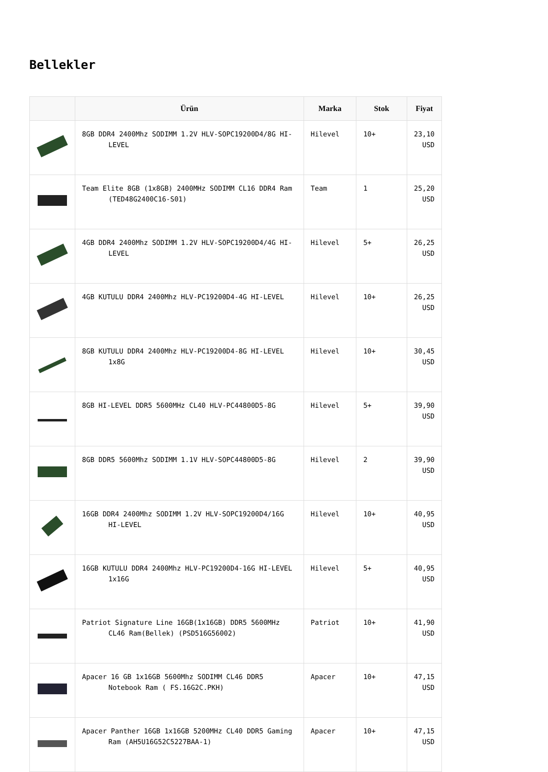Bellekler
| | Ürün | Marka | Stok | Fiyat |
| --- | --- | --- | --- | --- |
| | 8GB DDR4 2400Mhz SODIMM 1.2V HLV-SOPC19200D4/8G HI-LEVEL | Hilevel | 10+ | 23,10 USD |
| | Team Elite 8GB (1x8GB) 2400MHz SODIMM CL16 DDR4 Ram (TED48G2400C16-S01) | Team | 1 | 25,20 USD |
| | 4GB DDR4 2400Mhz SODIMM 1.2V HLV-SOPC19200D4/4G HI-LEVEL | Hilevel | 5+ | 26,25 USD |
| | 4GB KUTULU DDR4 2400Mhz HLV-PC19200D4-4G HI-LEVEL | Hilevel | 10+ | 26,25 USD |
| | 8GB KUTULU DDR4 2400Mhz HLV-PC19200D4-8G HI-LEVEL 1x8G | Hilevel | 10+ | 30,45 USD |
| | 8GB HI-LEVEL DDR5 5600MHz CL40 HLV-PC44800D5-8G | Hilevel | 5+ | 39,90 USD |
| | 8GB DDR5 5600Mhz SODIMM 1.1V HLV-SOPC44800D5-8G | Hilevel | 2 | 39,90 USD |
| | 16GB DDR4 2400Mhz SODIMM 1.2V HLV-SOPC19200D4/16G HI-LEVEL | Hilevel | 10+ | 40,95 USD |
| | 16GB KUTULU DDR4 2400Mhz HLV-PC19200D4-16G HI-LEVEL 1x16G | Hilevel | 5+ | 40,95 USD |
| | Patriot Signature Line 16GB(1x16GB) DDR5 5600MHz CL46 Ram(Bellek) (PSD516G56002) | Patriot | 10+ | 41,90 USD |
| | Apacer 16 GB 1x16GB 5600Mhz SODIMM CL46 DDR5 Notebook Ram ( FS.16G2C.PKH) | Apacer | 10+ | 47,15 USD |
| | Apacer Panther 16GB 1x16GB 5200MHz CL40 DDR5 Gaming Ram (AH5U16G52C5227BAA-1) | Apacer | 10+ | 47,15 USD |